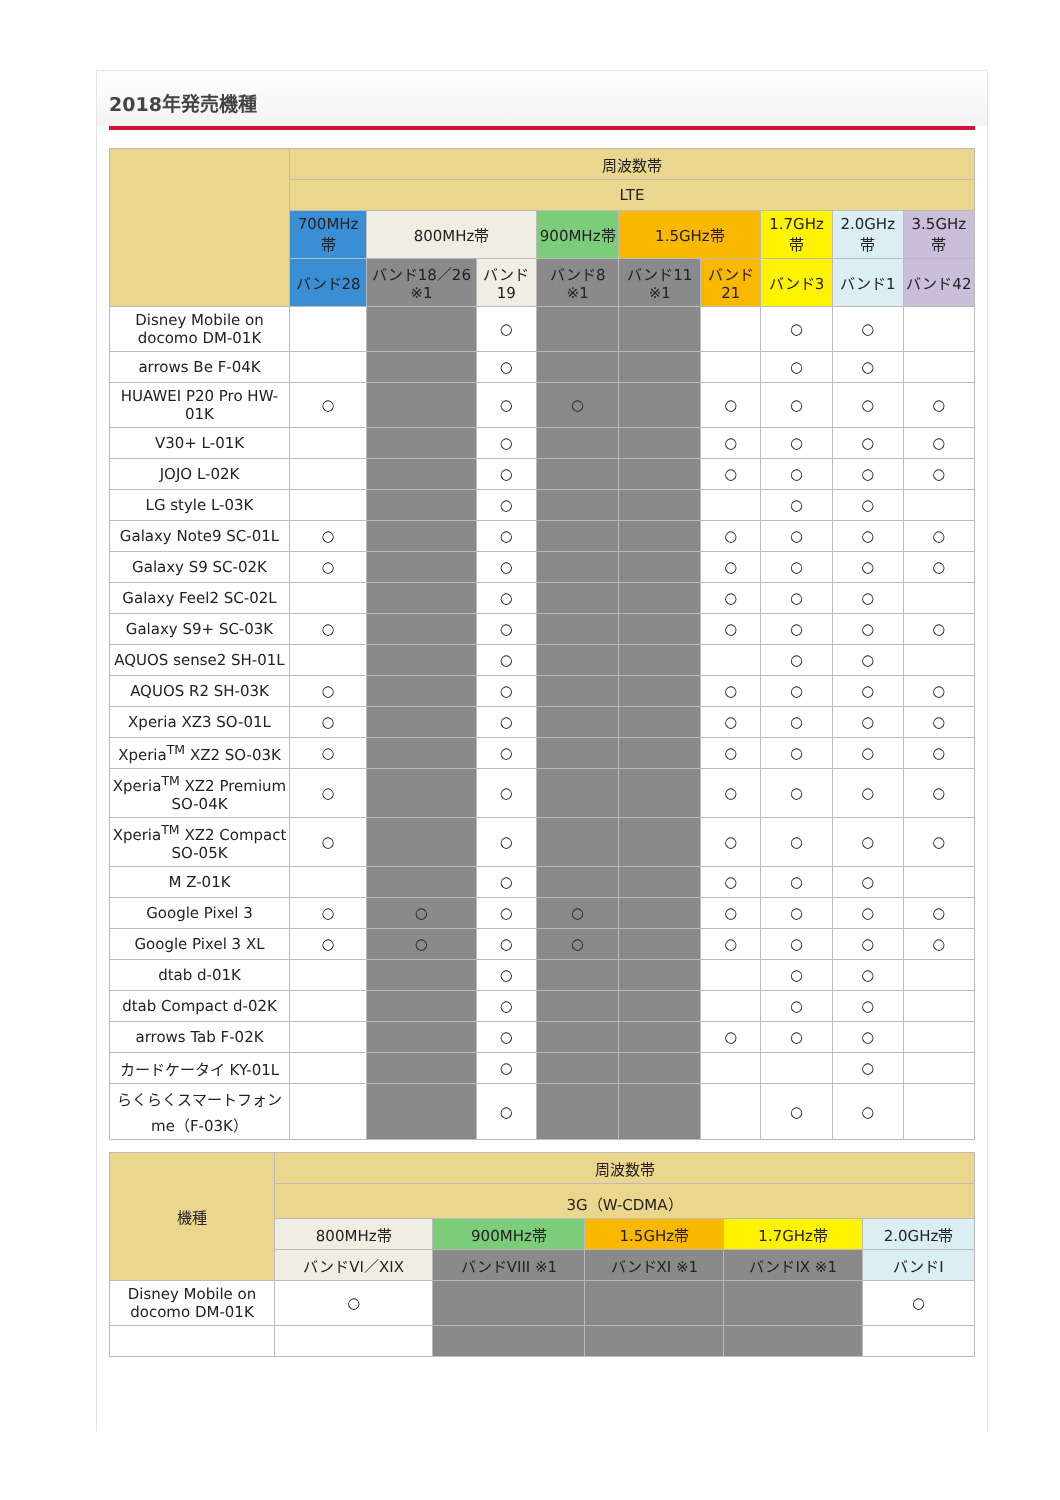2018年発売機種
| | 周波数帯 | | | | | | | | |
| --- | --- | --- | --- | --- | --- | --- | --- | --- | --- |
| | LTE | | | | | | | | |
| | 700MHz帯 | 800MHz帯 | | 900MHz帯 | 1.5GHz帯 | | 1.7GHz帯 | 2.0GHz帯 | 3.5GHz帯 |
| | バンド28 | バンド18／26 ※1 | バンド19 | バンド8 ※1 | バンド11 ※1 | バンド21 | バンド3 | バンド1 | バンド42 |
| Disney Mobile on docomo DM-01K | | | ○ | | | | ○ | ○ | |
| arrows Be F-04K | | | ○ | | | | ○ | ○ | |
| HUAWEI P20 Pro HW-01K | ○ | | ○ | ○ | | ○ | ○ | ○ | ○ |
| V30+ L-01K | | | ○ | | | ○ | ○ | ○ | ○ |
| JOJO L-02K | | | ○ | | | ○ | ○ | ○ | ○ |
| LG style L-03K | | | ○ | | | | ○ | ○ | |
| Galaxy Note9 SC-01L | ○ | | ○ | | | ○ | ○ | ○ | ○ |
| Galaxy S9 SC-02K | ○ | | ○ | | | ○ | ○ | ○ | ○ |
| Galaxy Feel2 SC-02L | | | ○ | | | ○ | ○ | ○ | |
| Galaxy S9+ SC-03K | ○ | | ○ | | | ○ | ○ | ○ | ○ |
| AQUOS sense2 SH-01L | | | ○ | | | | ○ | ○ | |
| AQUOS R2 SH-03K | ○ | | ○ | | | ○ | ○ | ○ | ○ |
| Xperia XZ3 SO-01L | ○ | | ○ | | | ○ | ○ | ○ | ○ |
| Xperia<sup>TM</sup> XZ2 SO-03K | ○ | | ○ | | | ○ | ○ | ○ | ○ |
| Xperia<sup>TM</sup> XZ2 Premium SO-04K | ○ | | ○ | | | ○ | ○ | ○ | ○ |
| Xperia<sup>TM</sup> XZ2 Compact SO-05K | ○ | | ○ | | | ○ | ○ | ○ | ○ |
| M Z-01K | | | ○ | | | ○ | ○ | ○ | |
| Google Pixel 3 | ○ | ○ | ○ | ○ | | ○ | ○ | ○ | ○ |
| Google Pixel 3 XL | ○ | ○ | ○ | ○ | | ○ | ○ | ○ | ○ |
| dtab d-01K | | | ○ | | | | ○ | ○ | |
| dtab Compact d-02K | | | ○ | | | | ○ | ○ | |
| arrows Tab F-02K | | | ○ | | | ○ | ○ | ○ | |
| カードケータイ KY-01L | | | ○ | | | | | ○ | |
| らくらくスマートフォンme（F-03K） | | | ○ | | | | ○ | ○ | |
| 機種 | 周波数帯 | | | | |
| --- | --- | --- | --- | --- | --- |
| | 3G（W-CDMA） | | | | |
| | 800MHz帯 | 900MHz帯 | 1.5GHz帯 | 1.7GHz帯 | 2.0GHz帯 |
| | バンドVI／XIX | バンドVIII ※1 | バンドXI ※1 | バンドIX ※1 | バンドI |
| Disney Mobile on docomo DM-01K | ○ | | | | ○ |